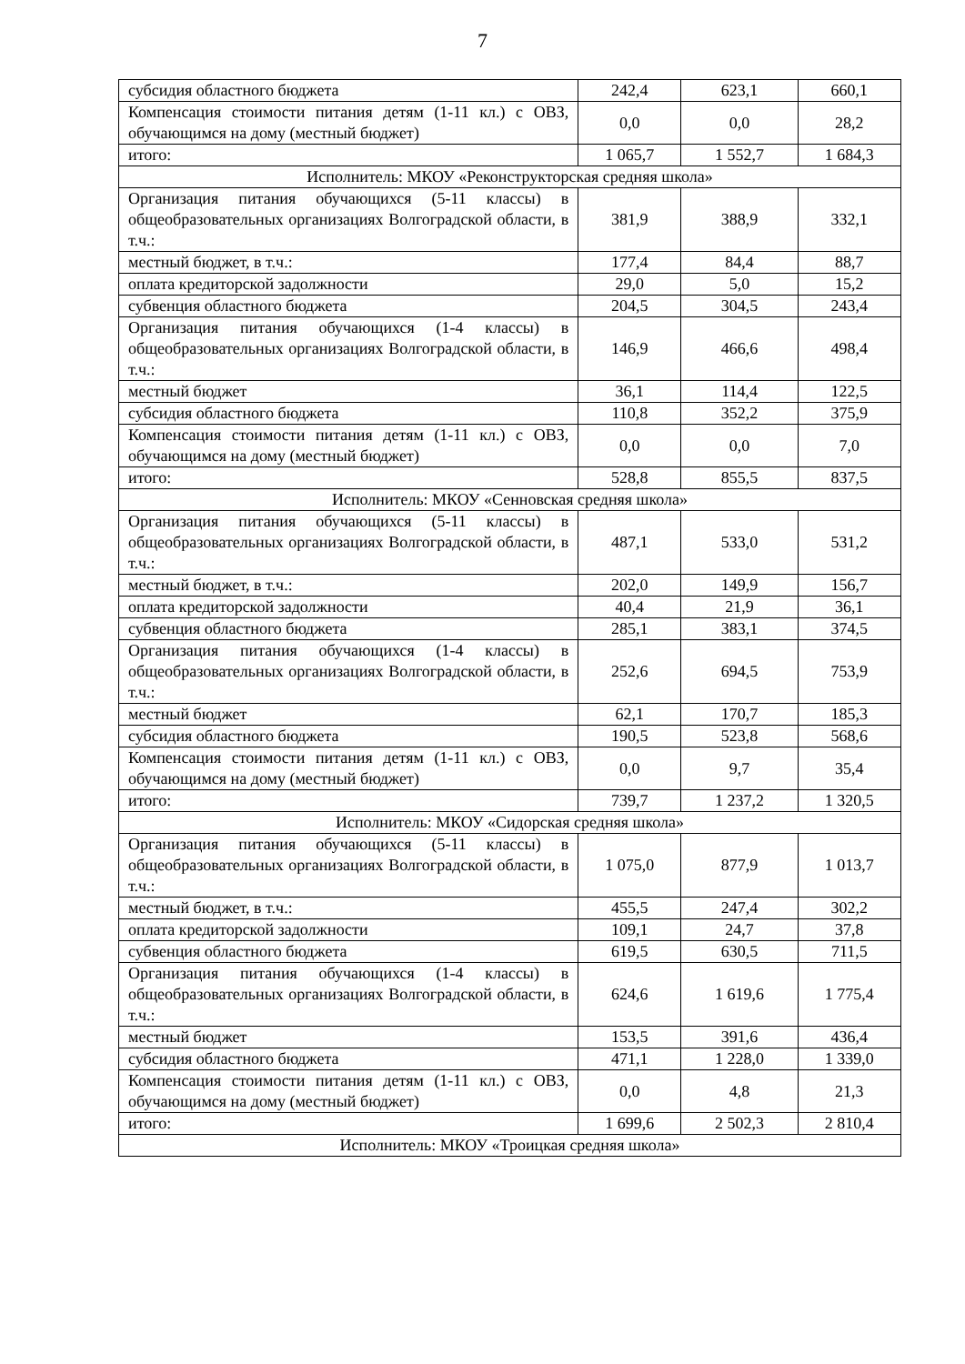7
| субсидия областного бюджета | 242,4 | 623,1 | 660,1 |
| Компенсация стоимости питания детям (1-11 кл.) с ОВЗ, обучающимся на дому (местный бюджет) | 0,0 | 0,0 | 28,2 |
| итого: | 1 065,7 | 1 552,7 | 1 684,3 |
| Исполнитель: МКОУ «Реконструкторская средняя школа» | | | |
| Организация питания обучающихся (5-11 классы) в общеобразовательных организациях Волгоградской области, в т.ч.: | 381,9 | 388,9 | 332,1 |
| местный бюджет, в т.ч.: | 177,4 | 84,4 | 88,7 |
| оплата кредиторской задолжности | 29,0 | 5,0 | 15,2 |
| субвенция областного бюджета | 204,5 | 304,5 | 243,4 |
| Организация питания обучающихся (1-4 классы) в общеобразовательных организациях Волгоградской области, в т.ч.: | 146,9 | 466,6 | 498,4 |
| местный бюджет | 36,1 | 114,4 | 122,5 |
| субсидия областного бюджета | 110,8 | 352,2 | 375,9 |
| Компенсация стоимости питания детям (1-11 кл.) с ОВЗ, обучающимся на дому (местный бюджет) | 0,0 | 0,0 | 7,0 |
| итого: | 528,8 | 855,5 | 837,5 |
| Исполнитель: МКОУ «Сенновская средняя школа» | | | |
| Организация питания обучающихся (5-11 классы) в общеобразовательных организациях Волгоградской области, в т.ч.: | 487,1 | 533,0 | 531,2 |
| местный бюджет, в т.ч.: | 202,0 | 149,9 | 156,7 |
| оплата кредиторской задолжности | 40,4 | 21,9 | 36,1 |
| субвенция областного бюджета | 285,1 | 383,1 | 374,5 |
| Организация питания обучающихся (1-4 классы) в общеобразовательных организациях Волгоградской области, в т.ч.: | 252,6 | 694,5 | 753,9 |
| местный бюджет | 62,1 | 170,7 | 185,3 |
| субсидия областного бюджета | 190,5 | 523,8 | 568,6 |
| Компенсация стоимости питания детям (1-11 кл.) с ОВЗ, обучающимся на дому (местный бюджет) | 0,0 | 9,7 | 35,4 |
| итого: | 739,7 | 1 237,2 | 1 320,5 |
| Исполнитель: МКОУ «Сидорская средняя школа» | | | |
| Организация питания обучающихся (5-11 классы) в общеобразовательных организациях Волгоградской области, в т.ч.: | 1 075,0 | 877,9 | 1 013,7 |
| местный бюджет, в т.ч.: | 455,5 | 247,4 | 302,2 |
| оплата кредиторской задолжности | 109,1 | 24,7 | 37,8 |
| субвенция областного бюджета | 619,5 | 630,5 | 711,5 |
| Организация питания обучающихся (1-4 классы) в общеобразовательных организациях Волгоградской области, в т.ч.: | 624,6 | 1 619,6 | 1 775,4 |
| местный бюджет | 153,5 | 391,6 | 436,4 |
| субсидия областного бюджета | 471,1 | 1 228,0 | 1 339,0 |
| Компенсация стоимости питания детям (1-11 кл.) с ОВЗ, обучающимся на дому (местный бюджет) | 0,0 | 4,8 | 21,3 |
| итого: | 1 699,6 | 2 502,3 | 2 810,4 |
| Исполнитель: МКОУ «Троицкая средняя школа» | | | |